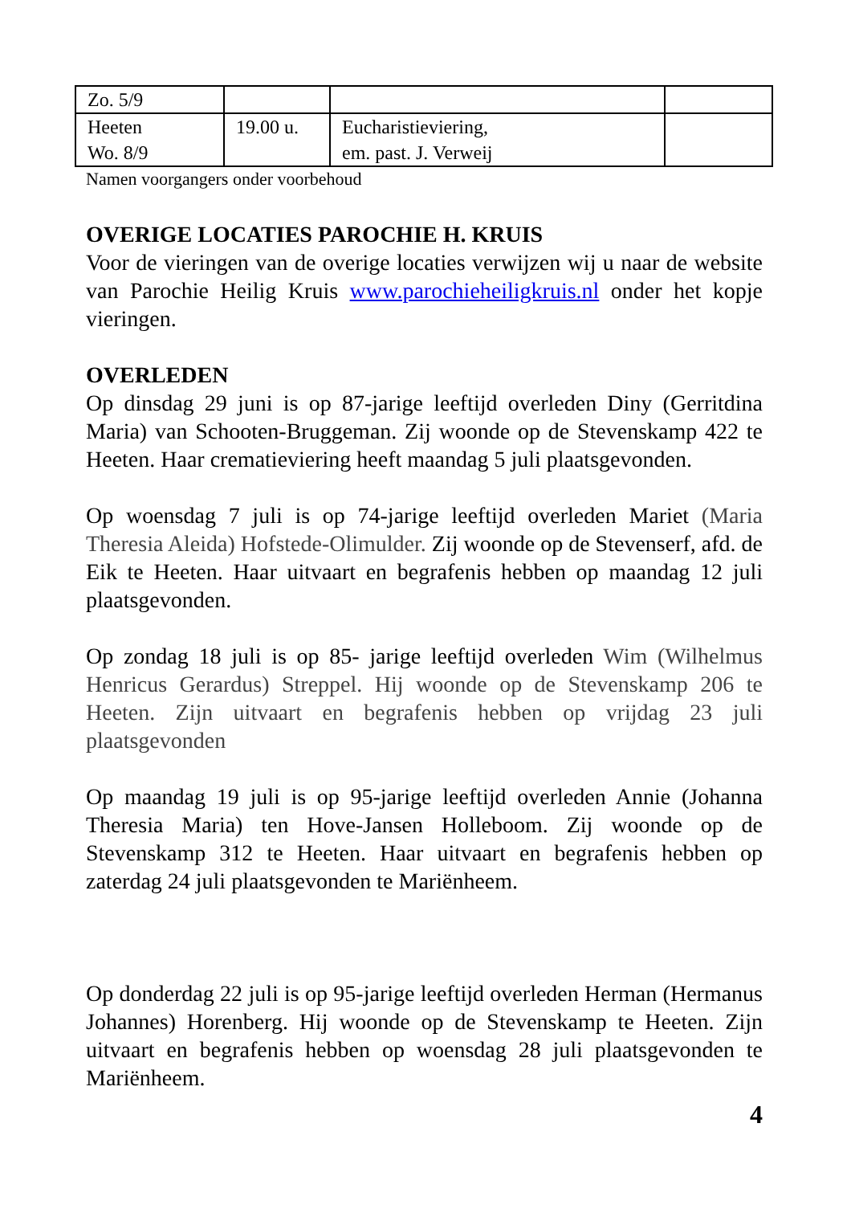| Zo. 5/9 | | | |
| Heeten Wo. 8/9 | 19.00 u. | Eucharistieviering, em. past. J. Verweij | |
Namen voorgangers onder voorbehoud
OVERIGE LOCATIES PAROCHIE H. KRUIS
Voor de vieringen van de overige locaties verwijzen wij u naar de website van Parochie Heilig Kruis www.parochieheiligkruis.nl onder het kopje vieringen.
OVERLEDEN
Op dinsdag 29 juni is op 87-jarige leeftijd overleden Diny (Gerritdina Maria) van Schooten-Bruggeman. Zij woonde op de Stevenskamp 422 te Heeten. Haar crematieviering heeft maandag 5 juli plaatsgevonden.
Op woensdag 7 juli is op 74-jarige leeftijd overleden Mariet (Maria Theresia Aleida) Hofstede-Olimulder. Zij woonde op de Stevenserf, afd. de Eik te Heeten. Haar uitvaart en begrafenis hebben op maandag 12 juli plaatsgevonden.
Op zondag 18 juli is op 85- jarige leeftijd overleden Wim (Wilhelmus Henricus Gerardus) Streppel. Hij woonde op de Stevenskamp 206 te Heeten. Zijn uitvaart en begrafenis hebben op vrijdag 23 juli plaatsgevonden
Op maandag 19 juli is op 95-jarige leeftijd overleden Annie (Johanna Theresia Maria) ten Hove-Jansen Holleboom. Zij woonde op de Stevenskamp 312 te Heeten. Haar uitvaart en begrafenis hebben op zaterdag 24 juli plaatsgevonden te Mariënheem.
Op donderdag 22 juli is op 95-jarige leeftijd overleden Herman (Hermanus Johannes) Horenberg. Hij woonde op de Stevenskamp te Heeten. Zijn uitvaart en begrafenis hebben op woensdag 28 juli plaatsgevonden te Mariënheem.
4